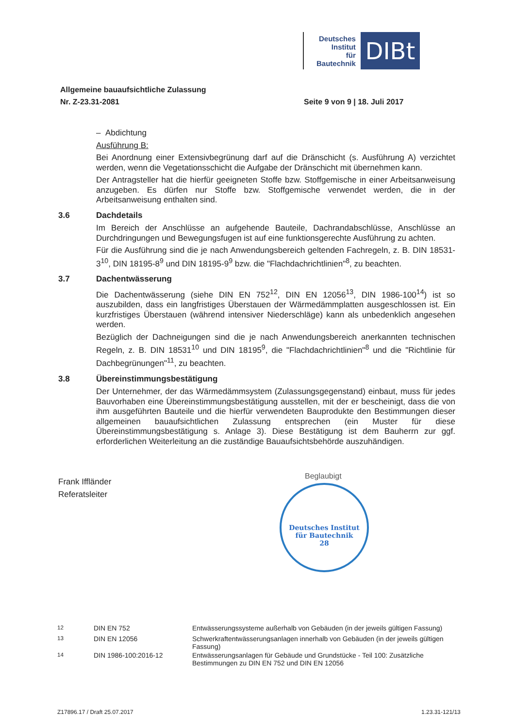Deutsches
Institut
für
Bautechnik
DIBt
Allgemeine bauaufsichtliche Zulassung
Nr. Z-23.31-2081
Seite 9 von 9 | 18. Juli 2017
– Abdichtung
Ausführung B:
Bei Anordnung einer Extensivbegrünung darf auf die Dränschicht (s. Ausführung A) verzichtet werden, wenn die Vegetationsschicht die Aufgabe der Dränschicht mit übernehmen kann.
Der Antragsteller hat die hierfür geeigneten Stoffe bzw. Stoffgemische in einer Arbeitsanweisung anzugeben. Es dürfen nur Stoffe bzw. Stoffgemische verwendet werden, die in der Arbeitsanweisung enthalten sind.
3.6 Dachdetails
Im Bereich der Anschlüsse an aufgehende Bauteile, Dachrandabschlüsse, Anschlüsse an Durchdringungen und Bewegungsfugen ist auf eine funktionsgerechte Ausführung zu achten.
Für die Ausführung sind die je nach Anwendungsbereich geltenden Fachregeln, z. B. DIN 18531-3<sup>10</sup>, DIN 18195-8<sup>9</sup> und DIN 18195-9<sup>9</sup> bzw. die "Flachdachrichtlinien"<sup>8</sup>, zu beachten.
3.7 Dachentwässerung
Die Dachentwässerung (siehe DIN EN 752<sup>12</sup>, DIN EN 12056<sup>13</sup>, DIN 1986-100<sup>14</sup>) ist so auszubilden, dass ein langfristiges Überstauen der Wärmedämmplatten ausgeschlossen ist. Ein kurzfristiges Überstauen (während intensiver Niederschläge) kann als unbedenklich angesehen werden.
Bezüglich der Dachneigungen sind die je nach Anwendungsbereich anerkannten technischen Regeln, z. B. DIN 18531<sup>10</sup> und DIN 18195<sup>9</sup>, die "Flachdachrichtlinien"<sup>8</sup> und die "Richtlinie für Dachbegrünungen"<sup>11</sup>, zu beachten.
3.8 Übereinstimmungsbestätigung
Der Unternehmer, der das Wärmedämmsystem (Zulassungsgegenstand) einbaut, muss für jedes Bauvorhaben eine Übereinstimmungsbestätigung ausstellen, mit der er bescheinigt, dass die von ihm ausgeführten Bauteile und die hierfür verwendeten Bauprodukte den Bestimmungen dieser allgemeinen bauaufsichtlichen Zulassung entsprechen (ein Muster für diese Übereinstimmungsbestätigung s. Anlage 3). Diese Bestätigung ist dem Bauherrn zur ggf. erforderlichen Weiterleitung an die zuständige Bauaufsichtsbehörde auszuhändigen.
Frank Iffländer
Referatsleiter
Beglaubigt
Deutsches Institut
für Bautechnik
28
| <sup>12</sup> | DIN EN 752 | Entwässerungssysteme außerhalb von Gebäuden (in der jeweils gültigen Fassung) |
| <sup>13</sup> | DIN EN 12056 | Schwerkraftentwässerungsanlagen innerhalb von Gebäuden (in der jeweils gültigen Fassung) |
| <sup>14</sup> | DIN 1986-100:2016-12 | Entwässerungsanlagen für Gebäude und Grundstücke - Teil 100: Zusätzliche Bestimmungen zu DIN EN 752 und DIN EN 12056 |
Z17896.17 / Draft 25.07.2017 1.23.31-121/13